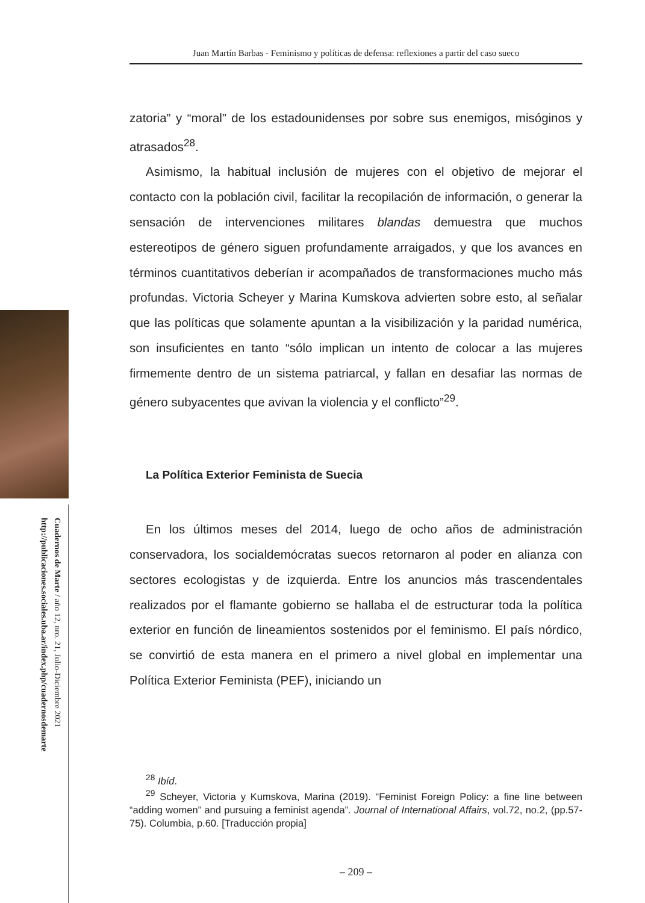Cuadernos de Marte / año 12, nro. 21, Julio-Diciembre 2021
http://publicaciones.sociales.uba.ar/index.php/cuadernosdemarte
Juan Martín Barbas - Feminismo y políticas de defensa: reflexiones a partir del caso sueco
zatoria” y “moral” de los estadounidenses por sobre sus enemigos, misóginos y atrasados<sup>28</sup>.
Asimismo, la habitual inclusión de mujeres con el objetivo de mejorar el contacto con la población civil, facilitar la recopilación de información, o generar la sensación de intervenciones militares blandas demuestra que muchos estereotipos de género siguen profundamente arraigados, y que los avances en términos cuantitativos deberían ir acompañados de transformaciones mucho más profundas. Victoria Scheyer y Marina Kumskova advierten sobre esto, al señalar que las políticas que solamente apuntan a la visibilización y la paridad numérica, son insuficientes en tanto “sólo implican un intento de colocar a las mujeres firmemente dentro de un sistema patriarcal, y fallan en desafiar las normas de género subyacentes que avivan la violencia y el conflicto”<sup>29</sup>.
La Política Exterior Feminista de Suecia
En los últimos meses del 2014, luego de ocho años de administración conservadora, los socialdemócratas suecos retornaron al poder en alianza con sectores ecologistas y de izquierda. Entre los anuncios más trascendentales realizados por el flamante gobierno se hallaba el de estructurar toda la política exterior en función de lineamientos sostenidos por el feminismo. El país nórdico, se convirtió de esta manera en el primero a nivel global en implementar una Política Exterior Feminista (PEF), iniciando un
<sup>28</sup> Ibíd.
<sup>29</sup> Scheyer, Victoria y Kumskova, Marina (2019). “Feminist Foreign Policy: a fine line between “adding women” and pursuing a feminist agenda”. Journal of International Affairs, vol.72, no.2, (pp.57-75). Columbia, p.60. [Traducción propia]
– 209 –